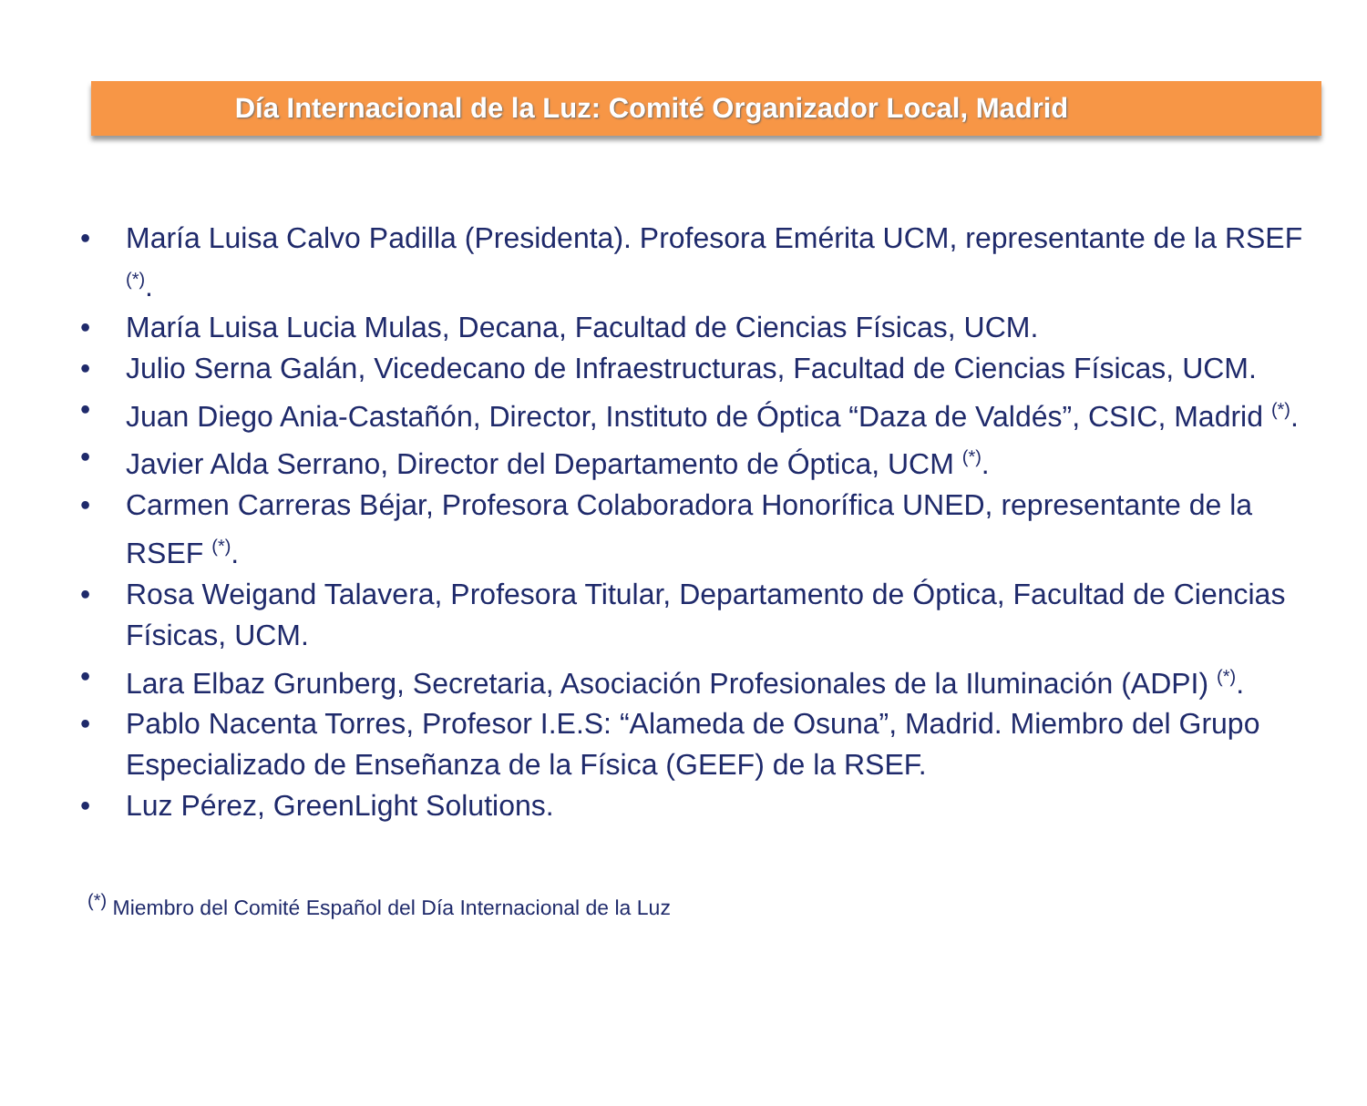Día Internacional de la Luz: Comité Organizador Local, Madrid
• María Luisa Calvo Padilla (Presidenta). Profesora Emérita UCM, representante de la RSEF <sup>(*)</sup>.
• María Luisa Lucia Mulas, Decana, Facultad de Ciencias Físicas, UCM.
• Julio Serna Galán, Vicedecano de Infraestructuras, Facultad de Ciencias Físicas, UCM.
• Juan Diego Ania-Castañón, Director, Instituto de Óptica “Daza de Valdés”, CSIC, Madrid <sup>(*)</sup>.
• Javier Alda Serrano, Director del Departamento de Óptica, UCM <sup>(*)</sup>.
• Carmen Carreras Béjar, Profesora Colaboradora Honorífica UNED, representante de la RSEF <sup>(*)</sup>.
• Rosa Weigand Talavera, Profesora Titular, Departamento de Óptica, Facultad de Ciencias Físicas, UCM.
• Lara Elbaz Grunberg, Secretaria, Asociación Profesionales de la Iluminación (ADPI) <sup>(*)</sup>.
• Pablo Nacenta Torres, Profesor I.E.S: “Alameda de Osuna”, Madrid. Miembro del Grupo Especializado de Enseñanza de la Física (GEEF) de la RSEF.
• Luz Pérez, GreenLight Solutions.
<sup>(*)</sup> Miembro del Comité Español del Día Internacional de la Luz